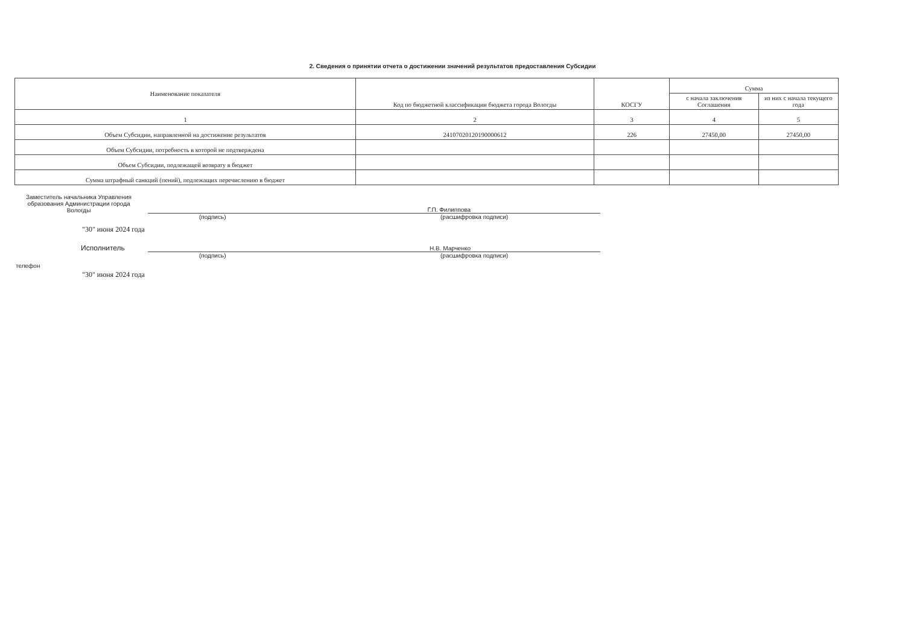2. Сведения о принятии отчета о достижении значений результатов предоставления Субсидии
| Наименование показателя | Код по бюджетной классификации бюджета города Вологды | КОСГУ | Сумма | |
| --- | --- | --- | --- | --- |
| | | | с начала заключения Соглашения | из них с начала текущего года |
| 1 | 2 | 3 | 4 | 5 |
| Объем Субсидии, направленной на достижение результатов | 24107020120190000612 | 226 | 27450,00 | 27450,00 |
| Объем Субсидии, потребность в которой не подтверждена | | | | |
| Объем Субсидии, подлежащей возврату в бюджет | | | | |
| Сумма штрафный санкций (пений), подлежащих перечислению в бюджет | | | | |
Заместитель начальника Управления образования Администрации города Вологды
Г.П. Филиппова
(подпись) (расшифровка подписи)
"30" июня 2024 года
Исполнитель
Н.В. Марченко
(подпись) (расшифровка подписи)
телефон
"30" июня 2024 года